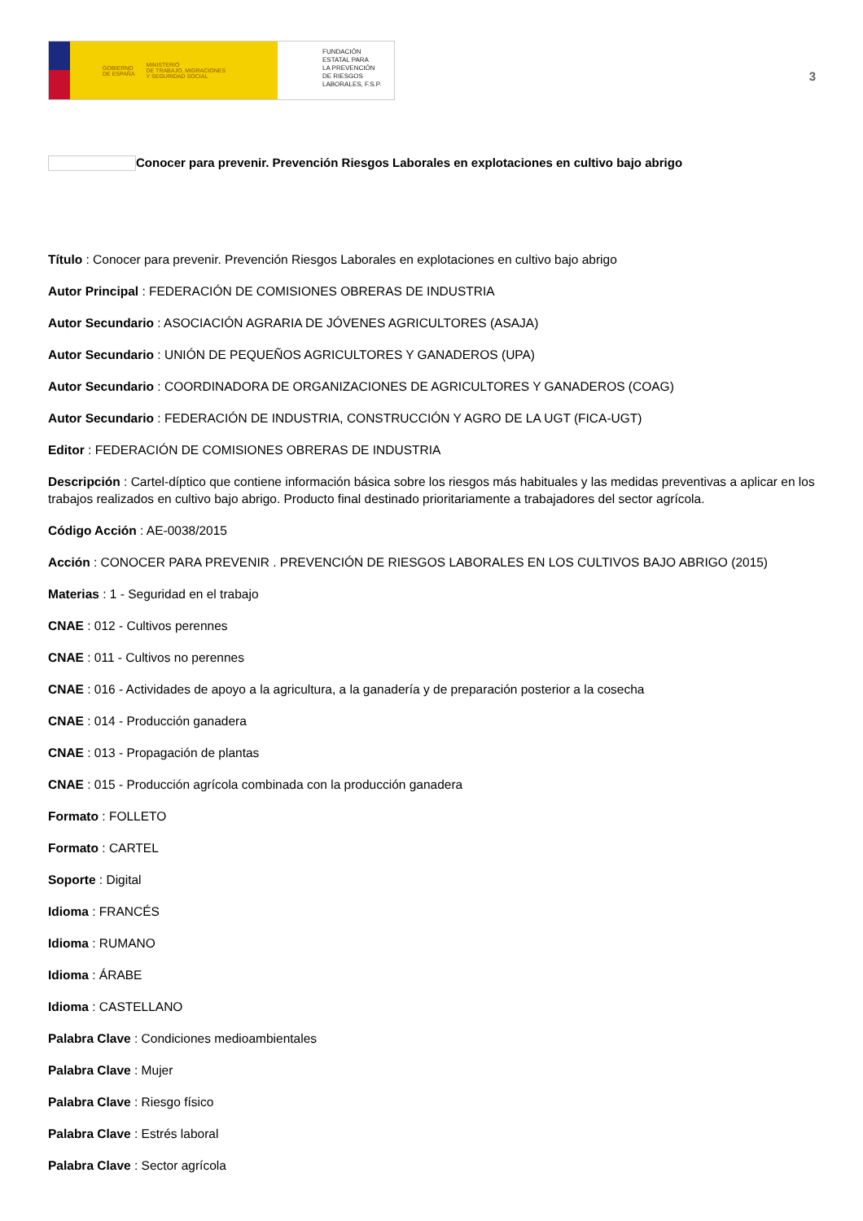GOBIERNO
DE ESPAÑA MINISTERIO
DE TRABAJO, MIGRACIONES
Y SEGURIDAD SOCIAL
FUNDACIÓN
ESTATAL PARA
LA PREVENCIÓN
DE RIESGOS
LABORALES, F.S.P.
3
Conocer para prevenir. Prevención Riesgos Laborales en explotaciones en cultivo bajo abrigo
Título : Conocer para prevenir. Prevención Riesgos Laborales en explotaciones en cultivo bajo abrigo
Autor Principal : FEDERACIÓN DE COMISIONES OBRERAS DE INDUSTRIA
Autor Secundario : ASOCIACIÓN AGRARIA DE JÓVENES AGRICULTORES (ASAJA)
Autor Secundario : UNIÓN DE PEQUEÑOS AGRICULTORES Y GANADEROS (UPA)
Autor Secundario : COORDINADORA DE ORGANIZACIONES DE AGRICULTORES Y GANADEROS (COAG)
Autor Secundario : FEDERACIÓN DE INDUSTRIA, CONSTRUCCIÓN Y AGRO DE LA UGT (FICA-UGT)
Editor : FEDERACIÓN DE COMISIONES OBRERAS DE INDUSTRIA
Descripción : Cartel-díptico que contiene información básica sobre los riesgos más habituales y las medidas preventivas a aplicar en los trabajos realizados en cultivo bajo abrigo. Producto final destinado prioritariamente a trabajadores del sector agrícola.
Código Acción : AE-0038/2015
Acción : CONOCER PARA PREVENIR . PREVENCIÓN DE RIESGOS LABORALES EN LOS CULTIVOS BAJO ABRIGO (2015)
Materias : 1 - Seguridad en el trabajo
CNAE : 012 - Cultivos perennes
CNAE : 011 - Cultivos no perennes
CNAE : 016 - Actividades de apoyo a la agricultura, a la ganadería y de preparación posterior a la cosecha
CNAE : 014 - Producción ganadera
CNAE : 013 - Propagación de plantas
CNAE : 015 - Producción agrícola combinada con la producción ganadera
Formato : FOLLETO
Formato : CARTEL
Soporte : Digital
Idioma : FRANCÉS
Idioma : RUMANO
Idioma : ÁRABE
Idioma : CASTELLANO
Palabra Clave : Condiciones medioambientales
Palabra Clave : Mujer
Palabra Clave : Riesgo físico
Palabra Clave : Estrés laboral
Palabra Clave : Sector agrícola